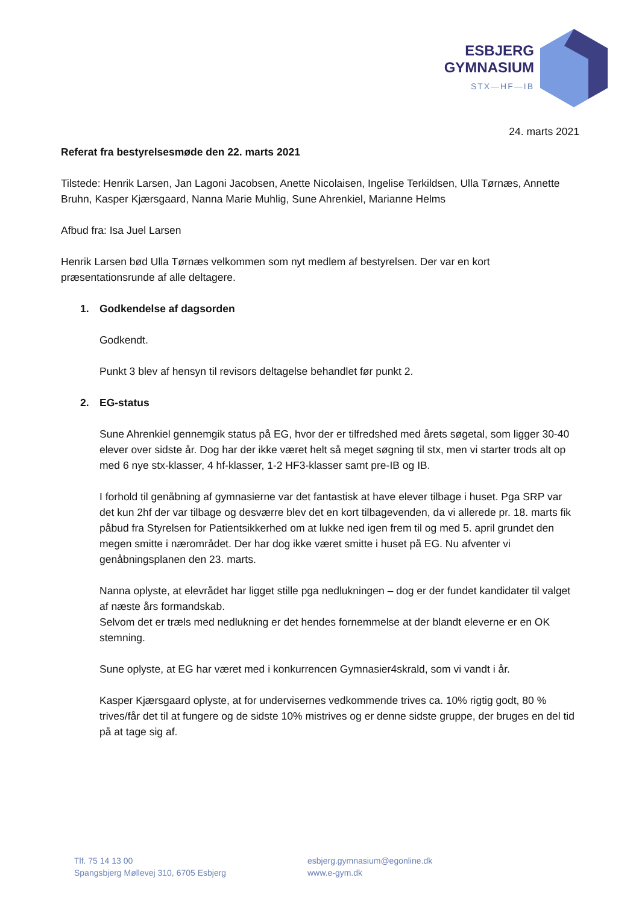ESBJERG
GYMNASIUM
STX—HF—IB
24. marts 2021
Referat fra bestyrelsesmøde den 22. marts 2021
Tilstede: Henrik Larsen, Jan Lagoni Jacobsen, Anette Nicolaisen, Ingelise Terkildsen, Ulla Tørnæs, Annette Bruhn, Kasper Kjærsgaard, Nanna Marie Muhlig, Sune Ahrenkiel, Marianne Helms
Afbud fra: Isa Juel Larsen
Henrik Larsen bød Ulla Tørnæs velkommen som nyt medlem af bestyrelsen. Der var en kort præsentationsrunde af alle deltagere.
1. Godkendelse af dagsorden
Godkendt.
Punkt 3 blev af hensyn til revisors deltagelse behandlet før punkt 2.
2. EG-status
Sune Ahrenkiel gennemgik status på EG, hvor der er tilfredshed med årets søgetal, som ligger 30-40 elever over sidste år. Dog har der ikke været helt så meget søgning til stx, men vi starter trods alt op med 6 nye stx-klasser, 4 hf-klasser, 1-2 HF3-klasser samt pre-IB og IB.
I forhold til genåbning af gymnasierne var det fantastisk at have elever tilbage i huset. Pga SRP var det kun 2hf der var tilbage og desværre blev det en kort tilbagevenden, da vi allerede pr. 18. marts fik påbud fra Styrelsen for Patientsikkerhed om at lukke ned igen frem til og med 5. april grundet den megen smitte i nærområdet. Der har dog ikke været smitte i huset på EG. Nu afventer vi genåbningsplanen den 23. marts.
Nanna oplyste, at elevrådet har ligget stille pga nedlukningen – dog er der fundet kandidater til valget af næste års formandskab.
Selvom det er træls med nedlukning er det hendes fornemmelse at der blandt eleverne er en OK stemning.
Sune oplyste, at EG har været med i konkurrencen Gymnasier4skrald, som vi vandt i år.
Kasper Kjærsgaard oplyste, at for undervisernes vedkommende trives ca. 10% rigtig godt, 80 % trives/får det til at fungere og de sidste 10% mistrives og er denne sidste gruppe, der bruges en del tid på at tage sig af.
Tlf. 75 14 13 00
Spangsbjerg Møllevej 310, 6705 Esbjerg
esbjerg.gymnasium@egonline.dk
www.e-gym.dk